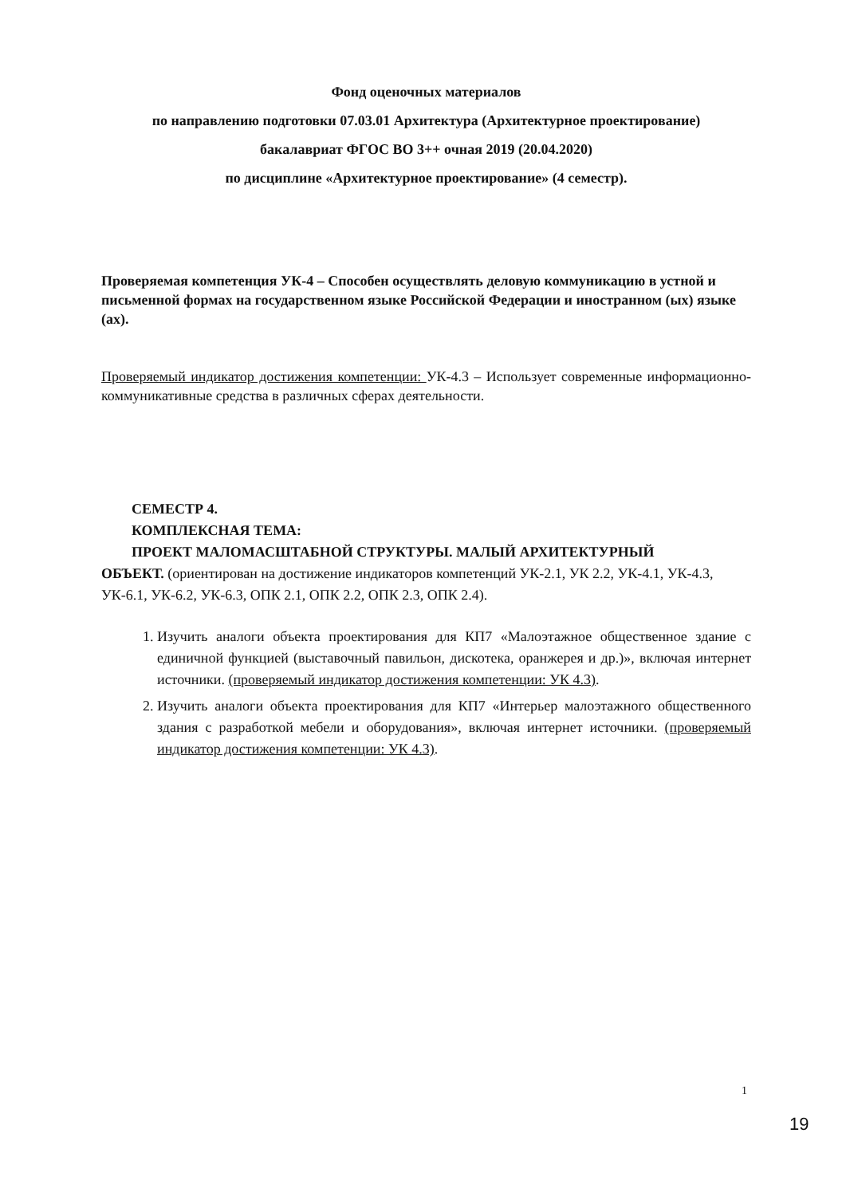Фонд оценочных материалов
по направлению подготовки 07.03.01 Архитектура (Архитектурное проектирование)
бакалавриат ФГОС ВО 3++ очная 2019 (20.04.2020)
по дисциплине «Архитектурное проектирование» (4 семестр).
Проверяемая компетенция УК-4 – Способен осуществлять деловую коммуникацию в устной и письменной формах на государственном языке Российской Федерации и иностранном (ых) языке (ах).
Проверяемый индикатор достижения компетенции: УК-4.3 – Использует современные информационно-коммуникативные средства в различных сферах деятельности.
СЕМЕСТР 4.
КОМПЛЕКСНАЯ ТЕМА:
ПРОЕКТ МАЛОМАСШТАБНОЙ СТРУКТУРЫ. МАЛЫЙ АРХИТЕКТУРНЫЙ
ОБЪЕКТ. (ориентирован на достижение индикаторов компетенций УК-2.1, УК 2.2, УК-4.1, УК-4.3, УК-6.1, УК-6.2, УК-6.3, ОПК 2.1, ОПК 2.2, ОПК 2.3, ОПК 2.4).
1. Изучить аналоги объекта проектирования для КП7 «Малоэтажное общественное здание с единичной функцией (выставочный павильон, дискотека, оранжерея и др.)», включая интернет источники. (проверяемый индикатор достижения компетенции: УК 4.3).
2. Изучить аналоги объекта проектирования для КП7 «Интерьер малоэтажного общественного здания с разработкой мебели и оборудования», включая интернет источники. (проверяемый индикатор достижения компетенции: УК 4.3).
1
19